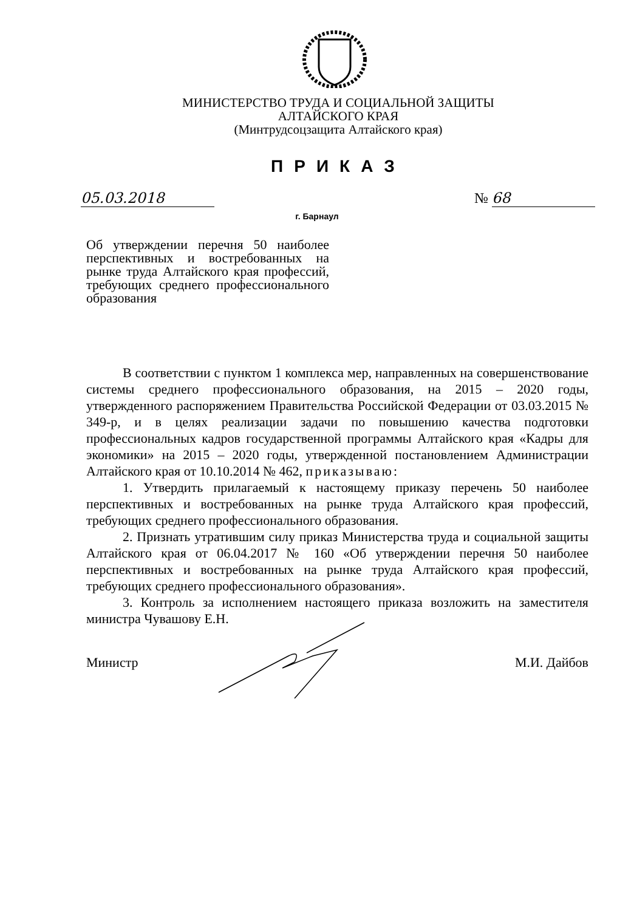МИНИСТЕРСТВО ТРУДА И СОЦИАЛЬНОЙ ЗАЩИТЫ
АЛТАЙСКОГО КРАЯ
(Минтрудсоцзащита Алтайского края)
ПРИКАЗ
05.03.2018 № 68
г. Барнаул
Об утверждении перечня 50 наиболее перспективных и востребованных на рынке труда Алтайского края профессий, требующих среднего профессионального образования
В соответствии с пунктом 1 комплекса мер, направленных на совершенствование системы среднего профессионального образования, на 2015 – 2020 годы, утвержденного распоряжением Правительства Российской Федерации от 03.03.2015 № 349-р, и в целях реализации задачи по повышению качества подготовки профессиональных кадров государственной программы Алтайского края «Кадры для экономики» на 2015 – 2020 годы, утвержденной постановлением Администрации Алтайского края от 10.10.2014 № 462, приказываю:
1. Утвердить прилагаемый к настоящему приказу перечень 50 наиболее перспективных и востребованных на рынке труда Алтайского края профессий, требующих среднего профессионального образования.
2. Признать утратившим силу приказ Министерства труда и социальной защиты Алтайского края от 06.04.2017 № 160 «Об утверждении перечня 50 наиболее перспективных и востребованных на рынке труда Алтайского края профессий, требующих среднего профессионального образования».
3. Контроль за исполнением настоящего приказа возложить на заместителя министра Чувашову Е.Н.
Министр М.И. Дайбов